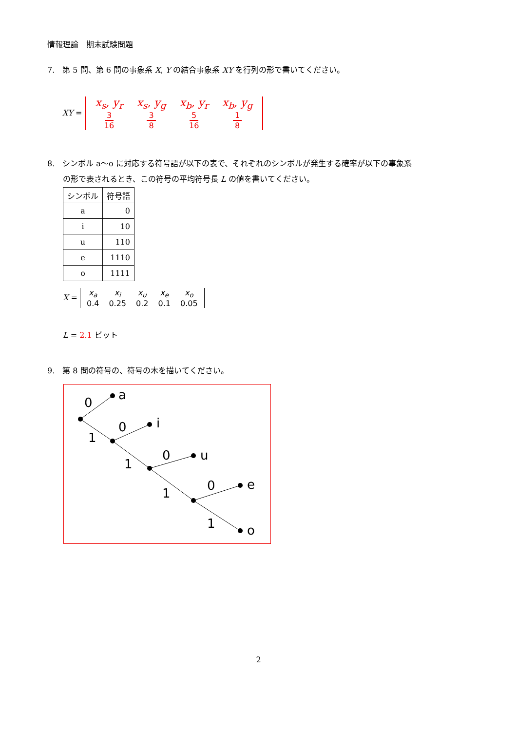情報理論　期末試験問題
7.　第 5 問、第 6 問の事象系 X, Y の結合事象系 XY を行列の形で書いてください。
XY =
x<sub>s</sub>, y<sub>r</sub>
3
16
x<sub>s</sub>, y<sub>g</sub>
3
8
x<sub>b</sub>, y<sub>r</sub>
5
16
x<sub>b</sub>, y<sub>g</sub>
1
8
8.　シンボル a～o に対応する符号語が以下の表で、それぞれのシンボルが発生する確率が以下の事象系
　　の形で表されるとき、この符号の平均符号長 L の値を書いてください。
| シンボル | 符号語 |
| a | 0 |
| i | 10 |
| u | 110 |
| e | 1110 |
| o | 1111 |
X =
x<sub>a</sub>
0.4
x<sub>i</sub>
0.25
x<sub>u</sub>
0.2
x<sub>e</sub>
0.1
x<sub>o</sub>
0.05
L = 2.1 ビット
9.　第 8 問の符号の、符号の木を描いてください。
0
1
0
1
0
1
0
1
a
i
u
e
o
2